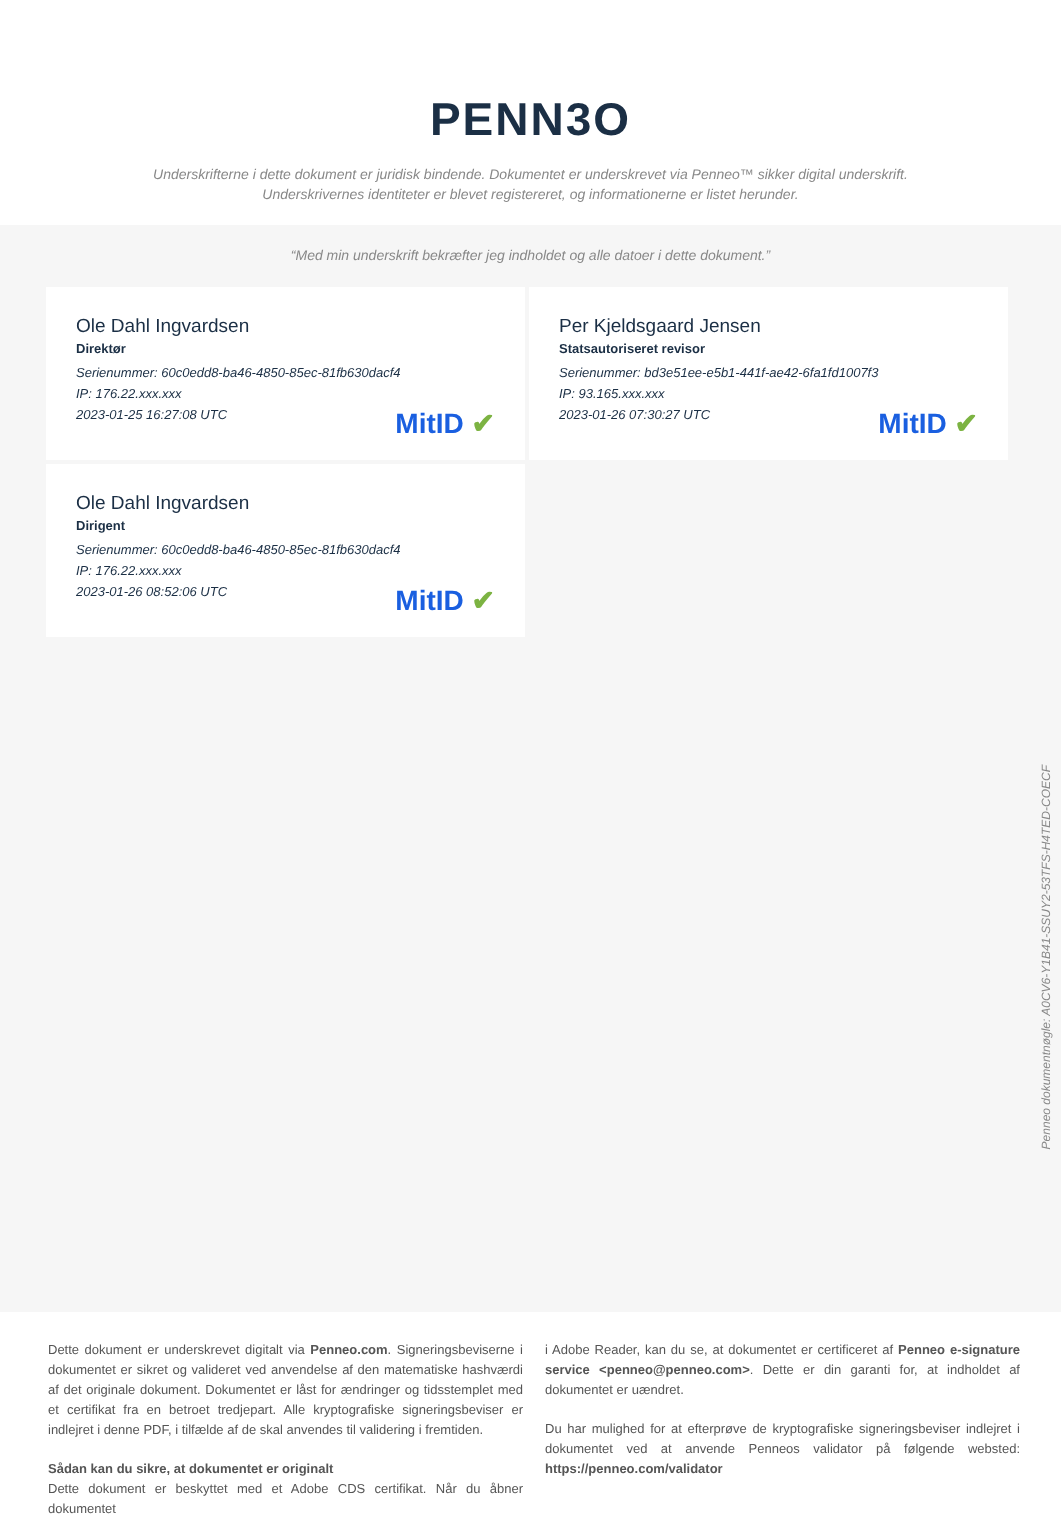PENN3O
Underskrifterne i dette dokument er juridisk bindende. Dokumentet er underskrevet via Penneo™ sikker digital underskrift.
Underskrivernes identiteter er blevet registereret, og informationerne er listet herunder.
“Med min underskrift bekræfter jeg indholdet og alle datoer i dette dokument.”
Ole Dahl Ingvardsen
Direktør
Serienummer: 60c0edd8-ba46-4850-85ec-81fb630dacf4
IP: 176.22.xxx.xxx
2023-01-25 16:27:08 UTC
MitID ✔
Per Kjeldsgaard Jensen
Statsautoriseret revisor
Serienummer: bd3e51ee-e5b1-441f-ae42-6fa1fd1007f3
IP: 93.165.xxx.xxx
2023-01-26 07:30:27 UTC
MitID ✔
Ole Dahl Ingvardsen
Dirigent
Serienummer: 60c0edd8-ba46-4850-85ec-81fb630dacf4
IP: 176.22.xxx.xxx
2023-01-26 08:52:06 UTC
MitID ✔
Penneo dokumentnøgle: A0CV6-Y1B41-SSUY2-53TFS-H4TED-COECF
Dette dokument er underskrevet digitalt via Penneo.com. Signeringsbeviserne i dokumentet er sikret og valideret ved anvendelse af den matematiske hashværdi af det originale dokument. Dokumentet er låst for ændringer og tidsstemplet med et certifikat fra en betroet tredjepart. Alle kryptografiske signeringsbeviser er indlejret i denne PDF, i tilfælde af de skal anvendes til validering i fremtiden.
Sådan kan du sikre, at dokumentet er originalt
Dette dokument er beskyttet med et Adobe CDS certifikat. Når du åbner dokumentet
i Adobe Reader, kan du se, at dokumentet er certificeret af Penneo e-signature service <penneo@penneo.com>. Dette er din garanti for, at indholdet af dokumentet er uændret.
Du har mulighed for at efterprøve de kryptografiske signeringsbeviser indlejret i dokumentet ved at anvende Penneos validator på følgende websted: https://penneo.com/validator